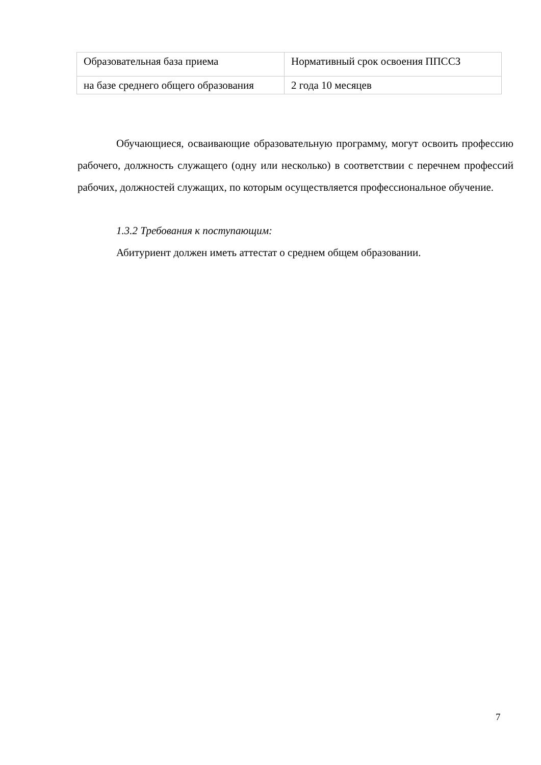| Образовательная база приема | Нормативный срок освоения ППССЗ |
| на базе среднего общего образования | 2 года 10 месяцев |
Обучающиеся, осваивающие образовательную программу, могут освоить профессию рабочего, должность служащего (одну или несколько) в соответствии с перечнем профессий рабочих, должностей служащих, по которым осуществляется профессиональное обучение.
1.3.2 Требования к поступающим:
Абитуриент должен иметь аттестат о среднем общем образовании.
7